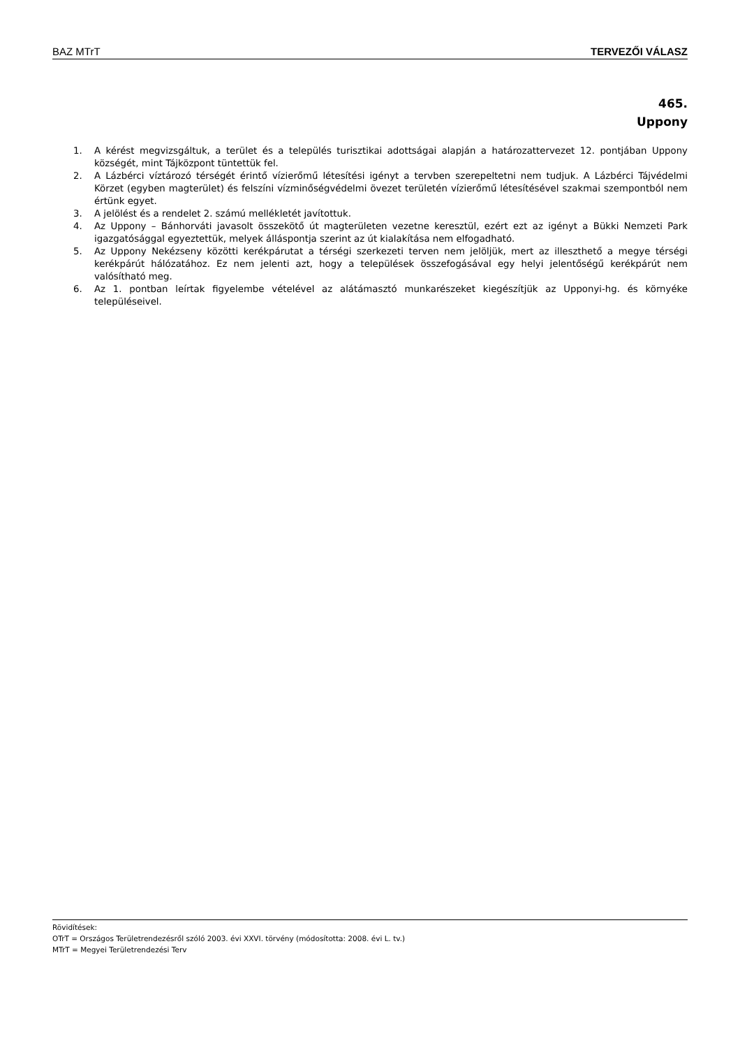BAZ MTrT TERVEZŐI VÁLASZ
465.
Uppony
1. A kérést megvizsgáltuk, a terület és a település turisztikai adottságai alapján a határozattervezet 12. pontjában Uppony községét, mint Tájközpont tüntettük fel.
2. A Lázbérci víztározó térségét érintő vízierőmű létesítési igényt a tervben szerepeltetni nem tudjuk. A Lázbérci Tájvédelmi Körzet (egyben magterület) és felszíni vízminőségvédelmi övezet területén vízierőmű létesítésével szakmai szempontból nem értünk egyet.
3. A jelölést és a rendelet 2. számú mellékletét javítottuk.
4. Az Uppony – Bánhorváti javasolt összekötő út magterületen vezetne keresztül, ezért ezt az igényt a Bükki Nemzeti Park igazgatósággal egyeztettük, melyek álláspontja szerint az út kialakítása nem elfogadható.
5. Az Uppony Nekézseny közötti kerékpárutat a térségi szerkezeti terven nem jelöljük, mert az illeszthető a megye térségi kerékpárút hálózatához. Ez nem jelenti azt, hogy a települések összefogásával egy helyi jelentőségű kerékpárút nem valósítható meg.
6. Az 1. pontban leírtak figyelembe vételével az alátámasztó munkarészeket kiegészítjük az Upponyi-hg. és környéke településeivel.
Rövidítések:
OTrT = Országos Területrendezésről szóló 2003. évi XXVI. törvény (módosította: 2008. évi L. tv.)
MTrT = Megyei Területrendezési Terv